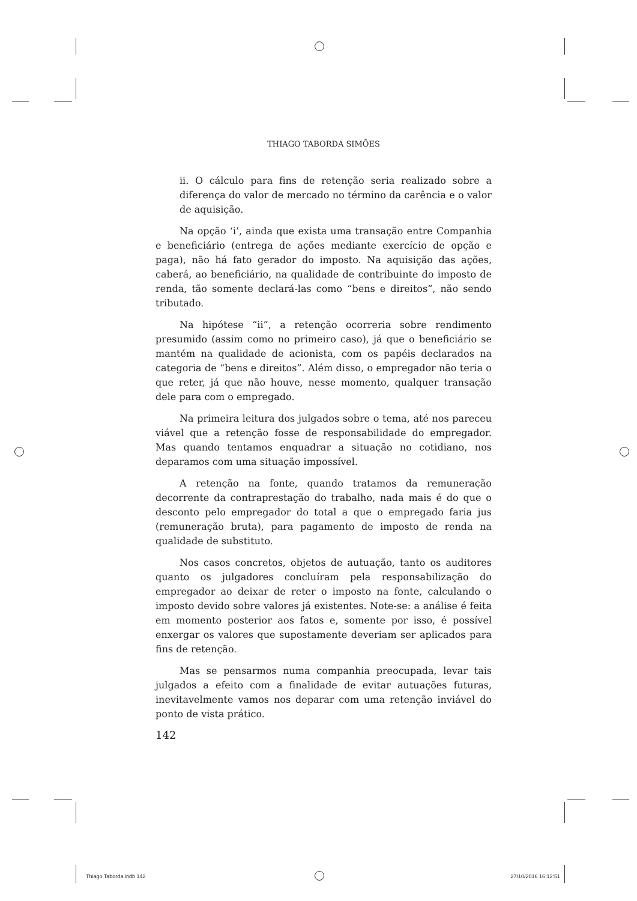THIAGO TABORDA SIMÕES
ii. O cálculo para fins de retenção seria realizado sobre a diferença do valor de mercado no término da carência e o valor de aquisição.
Na opção ‘i’, ainda que exista uma transação entre Companhia e beneficiário (entrega de ações mediante exercício de opção e paga), não há fato gerador do imposto. Na aquisição das ações, caberá, ao beneficiário, na qualidade de contribuinte do imposto de renda, tão somente declará-las como “bens e direitos”, não sendo tributado.
Na hipótese “ii”, a retenção ocorreria sobre rendimento presumido (assim como no primeiro caso), já que o beneficiário se mantém na qualidade de acionista, com os papéis declarados na categoria de “bens e direitos”. Além disso, o empregador não teria o que reter, já que não houve, nesse momento, qualquer transação dele para com o empregado.
Na primeira leitura dos julgados sobre o tema, até nos pareceu viável que a retenção fosse de responsabilidade do empregador. Mas quando tentamos enquadrar a situação no cotidiano, nos deparamos com uma situação impossível.
A retenção na fonte, quando tratamos da remuneração decorrente da contraprestação do trabalho, nada mais é do que o desconto pelo empregador do total a que o empregado faria jus (remuneração bruta), para pagamento de imposto de renda na qualidade de substituto.
Nos casos concretos, objetos de autuação, tanto os auditores quanto os julgadores concluíram pela responsabilização do empregador ao deixar de reter o imposto na fonte, calculando o imposto devido sobre valores já existentes. Note-se: a análise é feita em momento posterior aos fatos e, somente por isso, é possível enxergar os valores que supostamente deveriam ser aplicados para fins de retenção.
Mas se pensarmos numa companhia preocupada, levar tais julgados a efeito com a finalidade de evitar autuações futuras, inevitavelmente vamos nos deparar com uma retenção inviável do ponto de vista prático.
142
Thiago Taborda.indb 142 27/10/2016 16:12:51